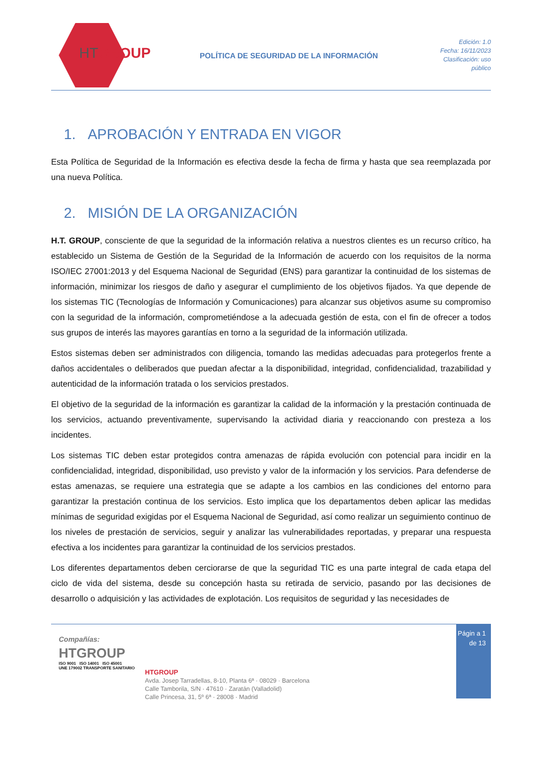HTGROUP
POLÍTICA DE SEGURIDAD DE LA INFORMACIÓN
Edición: 1.0
Fecha: 16/11/2023
Clasificación: uso público
1. APROBACIÓN Y ENTRADA EN VIGOR
Esta Política de Seguridad de la Información es efectiva desde la fecha de firma y hasta que sea reemplazada por una nueva Política.
2. MISIÓN DE LA ORGANIZACIÓN
H.T. GROUP, consciente de que la seguridad de la información relativa a nuestros clientes es un recurso crítico, ha establecido un Sistema de Gestión de la Seguridad de la Información de acuerdo con los requisitos de la norma ISO/IEC 27001:2013 y del Esquema Nacional de Seguridad (ENS) para garantizar la continuidad de los sistemas de información, minimizar los riesgos de daño y asegurar el cumplimiento de los objetivos fijados. Ya que depende de los sistemas TIC (Tecnologías de Información y Comunicaciones) para alcanzar sus objetivos asume su compromiso con la seguridad de la información, comprometiéndose a la adecuada gestión de esta, con el fin de ofrecer a todos sus grupos de interés las mayores garantías en torno a la seguridad de la información utilizada.
Estos sistemas deben ser administrados con diligencia, tomando las medidas adecuadas para protegerlos frente a daños accidentales o deliberados que puedan afectar a la disponibilidad, integridad, confidencialidad, trazabilidad y autenticidad de la información tratada o los servicios prestados.
El objetivo de la seguridad de la información es garantizar la calidad de la información y la prestación continuada de los servicios, actuando preventivamente, supervisando la actividad diaria y reaccionando con presteza a los incidentes.
Los sistemas TIC deben estar protegidos contra amenazas de rápida evolución con potencial para incidir en la confidencialidad, integridad, disponibilidad, uso previsto y valor de la información y los servicios. Para defenderse de estas amenazas, se requiere una estrategia que se adapte a los cambios en las condiciones del entorno para garantizar la prestación continua de los servicios. Esto implica que los departamentos deben aplicar las medidas mínimas de seguridad exigidas por el Esquema Nacional de Seguridad, así como realizar un seguimiento continuo de los niveles de prestación de servicios, seguir y analizar las vulnerabilidades reportadas, y preparar una respuesta efectiva a los incidentes para garantizar la continuidad de los servicios prestados.
Los diferentes departamentos deben cerciorarse de que la seguridad TIC es una parte integral de cada etapa del ciclo de vida del sistema, desde su concepción hasta su retirada de servicio, pasando por las decisiones de desarrollo o adquisición y las actividades de explotación. Los requisitos de seguridad y las necesidades de
Compañías:
HTGROUP
ISO 9001 ISO 14001 ISO 45001
UNE 179002 TRANSPORTE SANITARIO
HTGROUP
Avda. Josep Tarradellas, 8-10, Planta 6ª · 08029 · Barcelona
Calle Tamborila, S/N · 47610 · Zaratán (Valladolid)
Calle Princesa, 31, 5º 6ª · 28008 · Madrid
Págin a 1 de 13